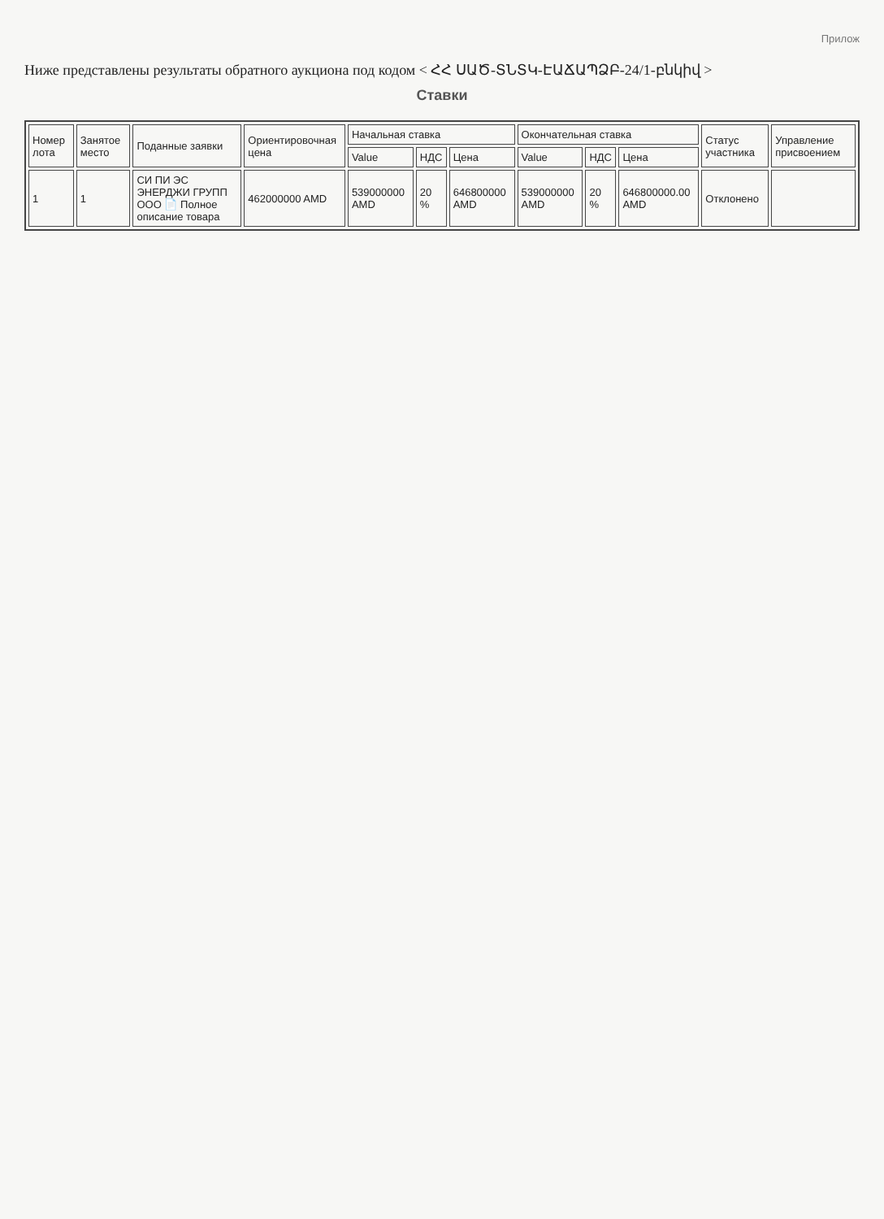Прилож
Ниже представлены результаты обратного аукциона под кодом < ՀՀ ՍԱԾ-ՏՆՏԿ-ԷԱՃԱՊՁԲ-24/1-բնկիվ >
Ставки
| Номер лота | Занятое место | Поданные заявки | Ориентировочная цена | Начальная ставка | | | Окончательная ставка | | | Статус участника | Управление присвоением |
| --- | --- | --- | --- | --- | --- | --- | --- | --- | --- | --- | --- |
| | | | | Value | НДС | Цена | Value | НДС | Цена | | |
| 1 | 1 | СИ ПИ ЭС ЭНЕРДЖИ ГРУПП ООО 📄 Полное описание товара | 462000000 AMD | 539000000 AMD | 20 % | 646800000 AMD | 539000000 AMD | 20 % | 646800000.00 AMD | Отклонено | |